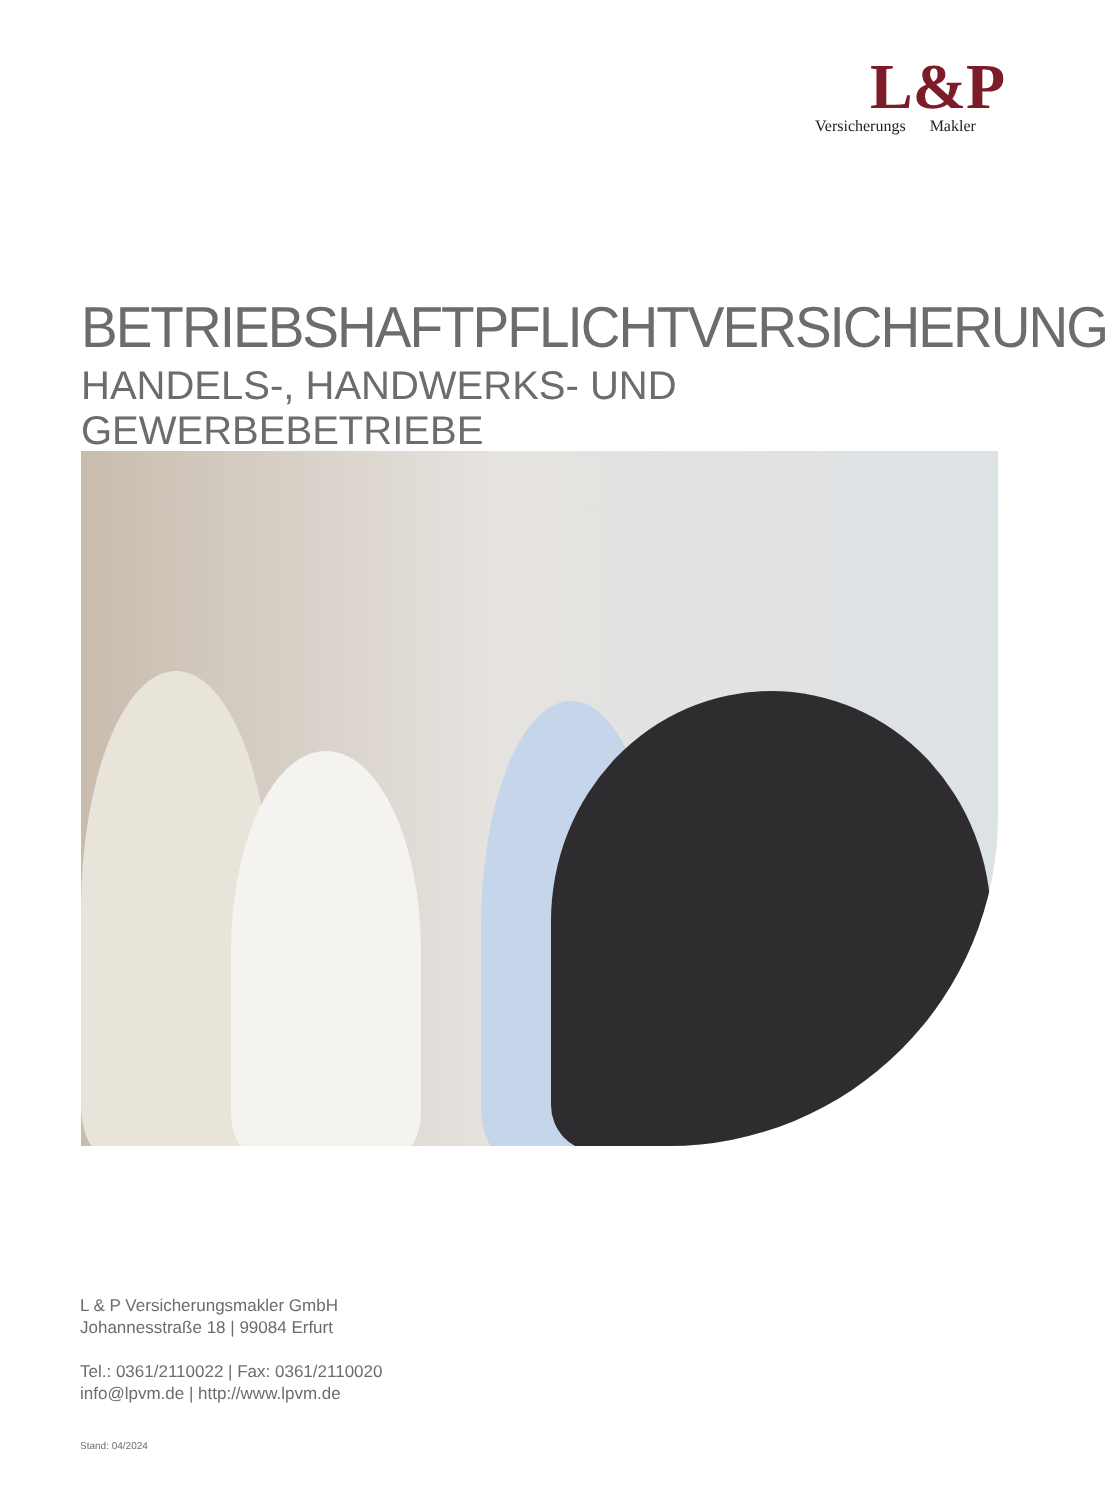L&P
Versicherungs Makler
BETRIEBSHAFTPFLICHTVERSICHERUNG
HANDELS-, HANDWERKS- UND GEWERBEBETRIEBE
L & P Versicherungsmakler GmbH
Johannesstraße 18 | 99084 Erfurt
Tel.: 0361/2110022 | Fax: 0361/2110020
info@lpvm.de | http://www.lpvm.de
Stand: 04/2024